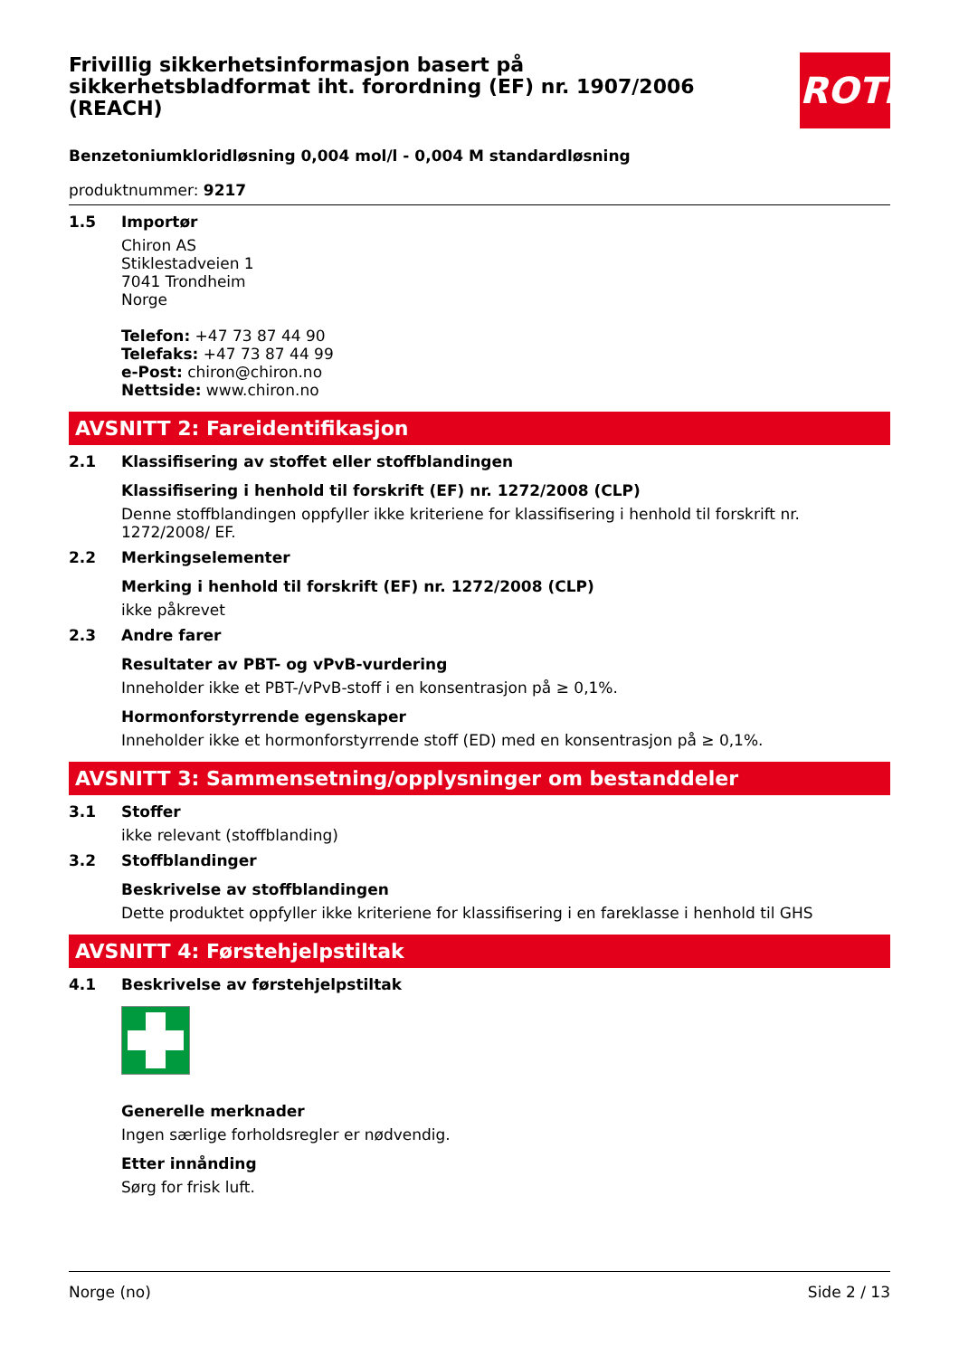ROTH
Frivillig sikkerhetsinformasjon basert på sikkerhetsbladformat iht. forordning (EF) nr. 1907/2006 (REACH)
Benzetoniumkloridløsning 0,004 mol/l - 0,004 M standardløsning
produktnummer: 9217
1.5 Importør
Chiron AS
Stiklestadveien 1
7041 Trondheim
Norge
Telefon: +47 73 87 44 90
Telefaks: +47 73 87 44 99
e-Post: chiron@chiron.no
Nettside: www.chiron.no
AVSNITT 2: Fareidentifikasjon
2.1 Klassifisering av stoffet eller stoffblandingen
Klassifisering i henhold til forskrift (EF) nr. 1272/2008 (CLP)
Denne stoffblandingen oppfyller ikke kriteriene for klassifisering i henhold til forskrift nr. 1272/2008/ EF.
2.2 Merkingselementer
Merking i henhold til forskrift (EF) nr. 1272/2008 (CLP)
ikke påkrevet
2.3 Andre farer
Resultater av PBT- og vPvB-vurdering
Inneholder ikke et PBT-/vPvB-stoff i en konsentrasjon på ≥ 0,1%.
Hormonforstyrrende egenskaper
Inneholder ikke et hormonforstyrrende stoff (ED) med en konsentrasjon på ≥ 0,1%.
AVSNITT 3: Sammensetning/opplysninger om bestanddeler
3.1 Stoffer
ikke relevant (stoffblanding)
3.2 Stoffblandinger
Beskrivelse av stoffblandingen
Dette produktet oppfyller ikke kriteriene for klassifisering i en fareklasse i henhold til GHS
AVSNITT 4: Førstehjelpstiltak
4.1 Beskrivelse av førstehjelpstiltak
Generelle merknader
Ingen særlige forholdsregler er nødvendig.
Etter innånding
Sørg for frisk luft.
Norge (no) Side 2 / 13